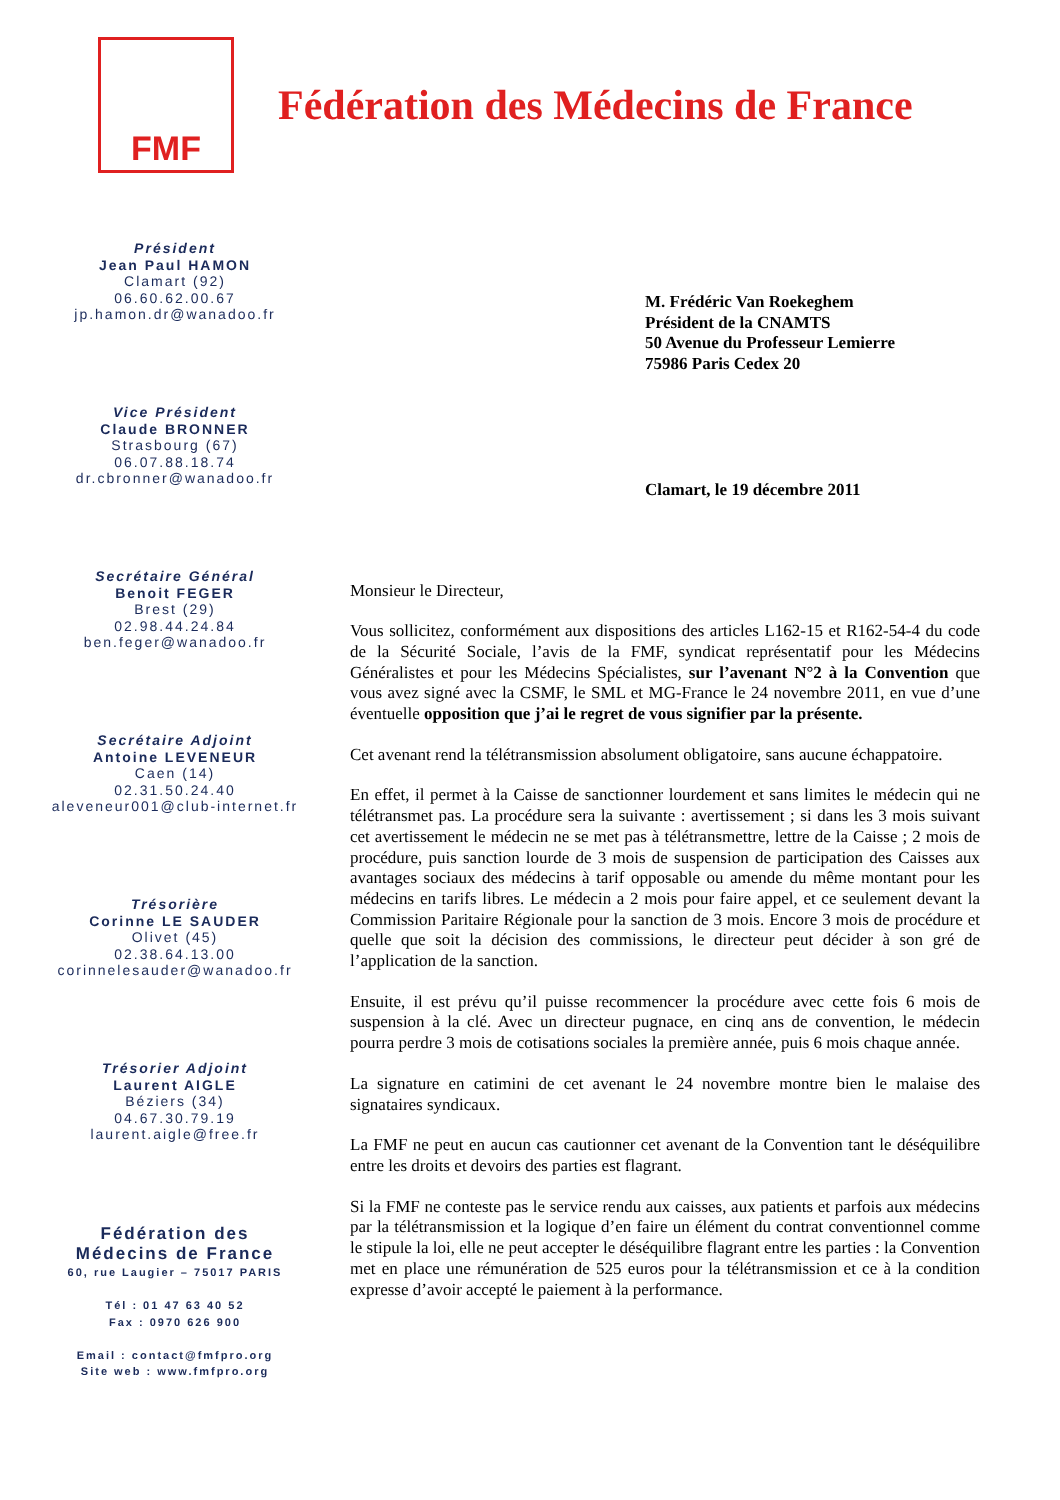FMF
Fédération des Médecins de France
Président
Jean Paul HAMON
Clamart (92)
06.60.62.00.67
jp.hamon.dr@wanadoo.fr
Vice Président
Claude BRONNER
Strasbourg (67)
06.07.88.18.74
dr.cbronner@wanadoo.fr
Secrétaire Général
Benoit FEGER
Brest (29)
02.98.44.24.84
ben.feger@wanadoo.fr
Secrétaire Adjoint
Antoine LEVENEUR
Caen (14)
02.31.50.24.40
aleveneur001@club-internet.fr
Trésorière
Corinne LE SAUDER
Olivet (45)
02.38.64.13.00
corinnelesauder@wanadoo.fr
Trésorier Adjoint
Laurent AIGLE
Béziers (34)
04.67.30.79.19
laurent.aigle@free.fr
Fédération des
Médecins de France
60, rue Laugier – 75017 PARIS
Tél : 01 47 63 40 52
Fax : 0970 626 900
Email : contact@fmfpro.org
Site web : www.fmfpro.org
M. Frédéric Van Roekeghem
Président de la CNAMTS
50 Avenue du Professeur Lemierre
75986 Paris Cedex 20
Clamart, le 19 décembre 2011
Monsieur le Directeur,
Vous sollicitez, conformément aux dispositions des articles L162-15 et R162-54-4 du code de la Sécurité Sociale, l’avis de la FMF, syndicat représentatif pour les Médecins Généralistes et pour les Médecins Spécialistes, sur l’avenant N°2 à la Convention que vous avez signé avec la CSMF, le SML et MG-France le 24 novembre 2011, en vue d’une éventuelle opposition que j’ai le regret de vous signifier par la présente.
Cet avenant rend la télétransmission absolument obligatoire, sans aucune échappatoire.
En effet, il permet à la Caisse de sanctionner lourdement et sans limites le médecin qui ne télétransmet pas. La procédure sera la suivante : avertissement ; si dans les 3 mois suivant cet avertissement le médecin ne se met pas à télétransmettre, lettre de la Caisse ; 2 mois de procédure, puis sanction lourde de 3 mois de suspension de participation des Caisses aux avantages sociaux des médecins à tarif opposable ou amende du même montant pour les médecins en tarifs libres. Le médecin a 2 mois pour faire appel, et ce seulement devant la Commission Paritaire Régionale pour la sanction de 3 mois. Encore 3 mois de procédure et quelle que soit la décision des commissions, le directeur peut décider à son gré de l’application de la sanction.
Ensuite, il est prévu qu’il puisse recommencer la procédure avec cette fois 6 mois de suspension à la clé. Avec un directeur pugnace, en cinq ans de convention, le médecin pourra perdre 3 mois de cotisations sociales la première année, puis 6 mois chaque année.
La signature en catimini de cet avenant le 24 novembre montre bien le malaise des signataires syndicaux.
La FMF ne peut en aucun cas cautionner cet avenant de la Convention tant le déséquilibre entre les droits et devoirs des parties est flagrant.
Si la FMF ne conteste pas le service rendu aux caisses, aux patients et parfois aux médecins par la télétransmission et la logique d’en faire un élément du contrat conventionnel comme le stipule la loi, elle ne peut accepter le déséquilibre flagrant entre les parties : la Convention met en place une rémunération de 525 euros pour la télétransmission et ce à la condition expresse d’avoir accepté le paiement à la performance.